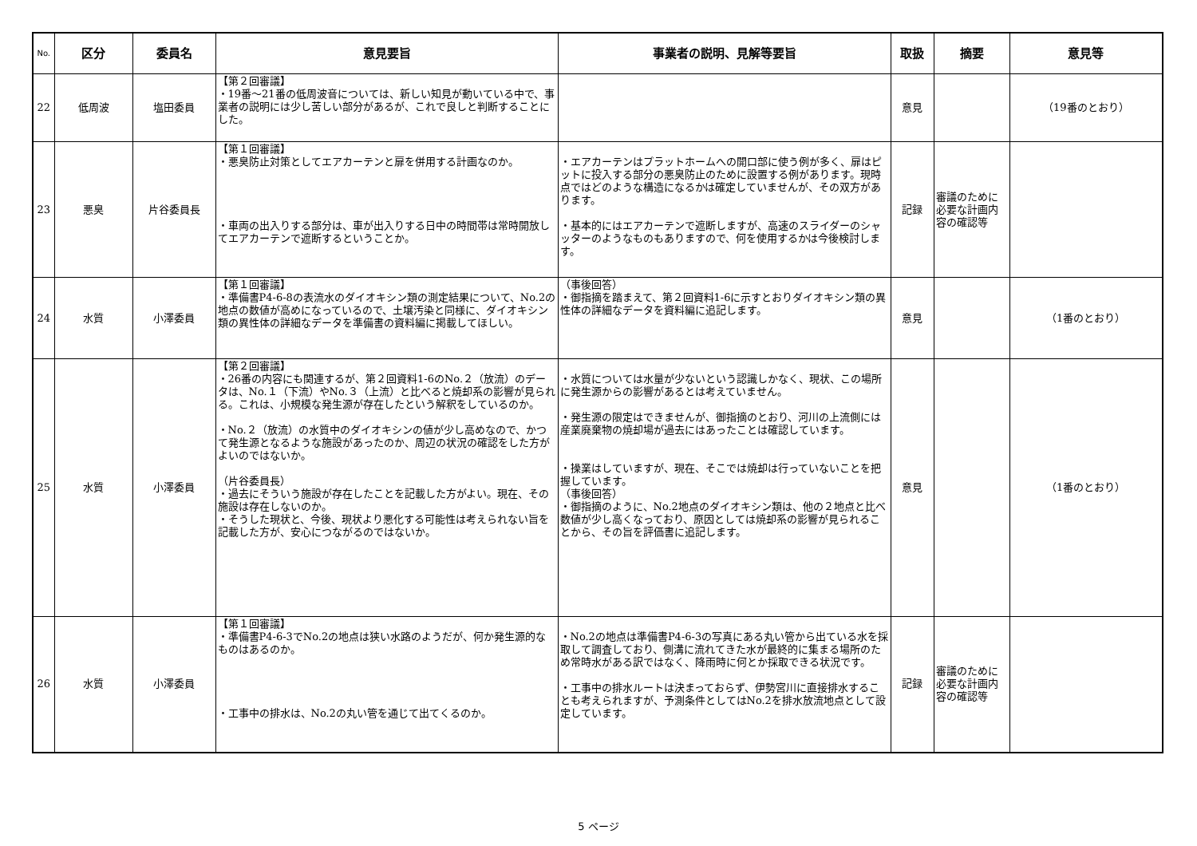| No. | 区分 | 委員名 | 意見要旨 | 事業者の説明、見解等要旨 | 取扱 | 摘要 | 意見等 |
| --- | --- | --- | --- | --- | --- | --- | --- |
| 22 | 低周波 | 塩田委員 | 【第２回審議】 ・19番～21番の低周波音については、新しい知見が動いている中で、事業者の説明には少し苦しい部分があるが、これで良しと判断することにした。 | | 意見 | | （19番のとおり） |
| 23 | 悪臭 | 片谷委員長 | 【第１回審議】 ・悪臭防止対策としてエアカーテンと扉を併用する計画なのか。 ・車両の出入りする部分は、車が出入りする日中の時間帯は常時開放してエアカーテンで遮断するということか。 | ・エアカーテンはプラットホームへの開口部に使う例が多く、扉はピットに投入する部分の悪臭防止のために設置する例があります。現時点ではどのような構造になるかは確定していませんが、その双方があります。 ・基本的にはエアカーテンで遮断しますが、高速のスライダーのシャッターのようなものもありますので、何を使用するかは今後検討します。 | 記録 | 審議のために必要な計画内容の確認等 | |
| 24 | 水質 | 小澤委員 | 【第１回審議】 ・準備書P4-6-8の表流水のダイオキシン類の測定結果について、No.2の地点の数値が高めになっているので、土壌汚染と同様に、ダイオキシン類の異性体の詳細なデータを準備書の資料編に掲載してほしい。 | （事後回答） ・御指摘を踏まえて、第２回資料1-6に示すとおりダイオキシン類の異性体の詳細なデータを資料編に追記します。 | 意見 | | （1番のとおり） |
| 25 | 水質 | 小澤委員 | 【第２回審議】 ・26番の内容にも関連するが、第２回資料1-6のNo.２（放流）のデータは、No.１（下流）やNo.３（上流）と比べると焼却系の影響が見られる。これは、小規模な発生源が存在したという解釈をしているのか。 ・No.２（放流）の水質中のダイオキシンの値が少し高めなので、かつて発生源となるような施設があったのか、周辺の状況の確認をした方がよいのではないか。 （片谷委員長） ・過去にそういう施設が存在したことを記載した方がよい。現在、その施設は存在しないのか。 ・そうした現状と、今後、現状より悪化する可能性は考えられない旨を記載した方が、安心につながるのではないか。 | ・水質については水量が少ないという認識しかなく、現状、この場所に発生源からの影響があるとは考えていません。 ・発生源の限定はできませんが、御指摘のとおり、河川の上流側には産業廃棄物の焼却場が過去にはあったことは確認しています。 ・操業はしていますが、現在、そこでは焼却は行っていないことを把握しています。 （事後回答） ・御指摘のように、No.2地点のダイオキシン類は、他の２地点と比べ数値が少し高くなっており、原因としては焼却系の影響が見られることから、その旨を評価書に追記します。 | 意見 | | （1番のとおり） |
| 26 | 水質 | 小澤委員 | 【第１回審議】 ・準備書P4-6-3でNo.2の地点は狭い水路のようだが、何か発生源的なものはあるのか。 ・工事中の排水は、No.2の丸い管を通じて出てくるのか。 | ・No.2の地点は準備書P4-6-3の写真にある丸い管から出ている水を採取して調査しており、側溝に流れてきた水が最終的に集まる場所のため常時水がある訳ではなく、降雨時に何とか採取できる状況です。 ・工事中の排水ルートは決まっておらず、伊勢宮川に直接排水することも考えられますが、予測条件としてはNo.2を排水放流地点として設定しています。 | 記録 | 審議のために必要な計画内容の確認等 | |
5 ページ